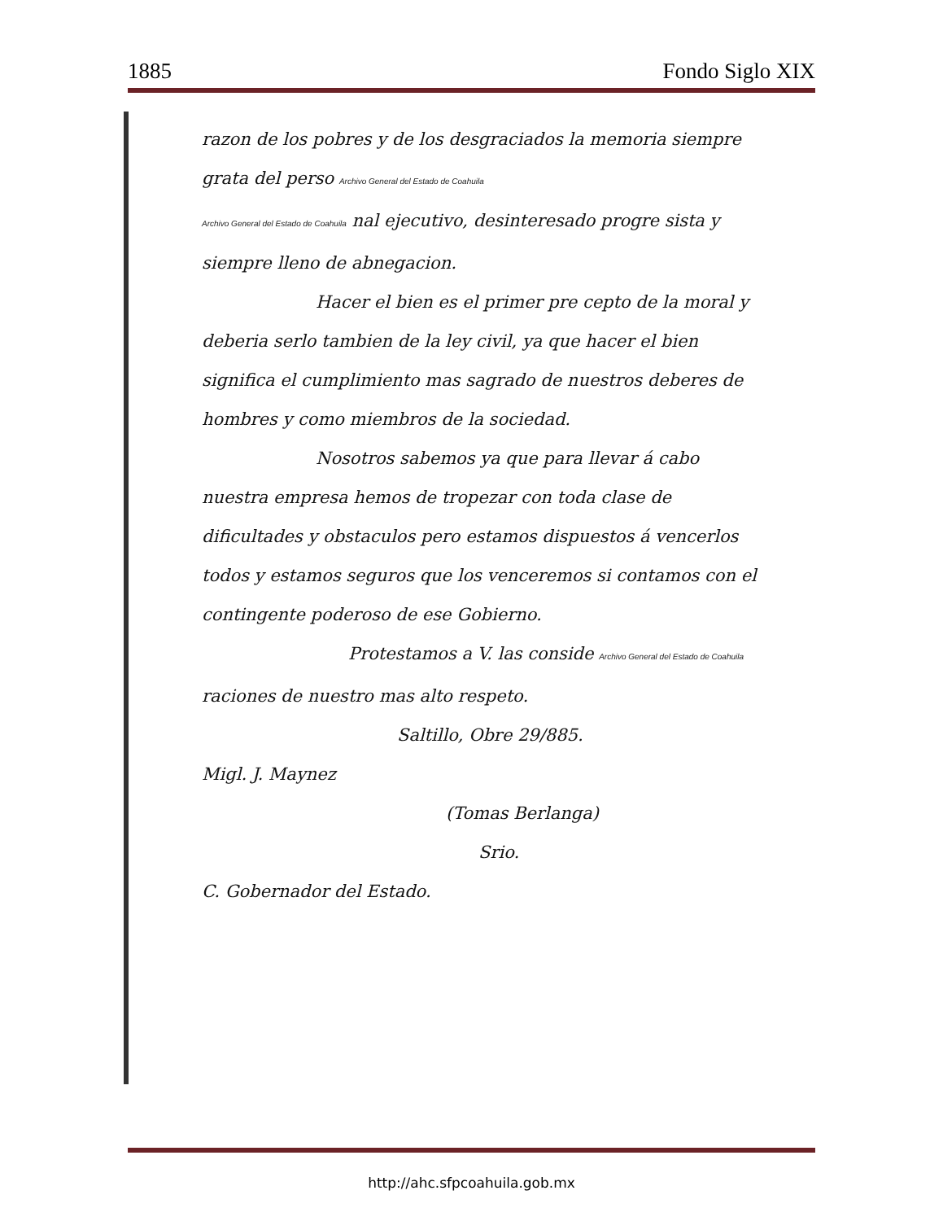1885 Fondo Siglo XIX
razon de los pobres y de los desgraciados la memoria siempre grata del perso Archivo General del Estado de Coahuila
Archivo General del Estado de Coahuila nal ejecutivo, desinteresado progre sista y siempre lleno de abnegacion.
Hacer el bien es el primer pre cepto de la moral y deberia serlo tambien de la ley civil, ya que hacer el bien significa el cumplimiento mas sagrado de nuestros deberes de hombres y como miembros de la sociedad.
Nosotros sabemos ya que para llevar á cabo nuestra empresa hemos de tropezar con toda clase de dificultades y obstaculos pero estamos dispuestos á vencerlos todos y estamos seguros que los venceremos si contamos con el contingente poderoso de ese Gobierno.
Protestamos a V. las conside Archivo General del Estado de Coahuila raciones de nuestro mas alto respeto.
Saltillo, Obre 29/885.
Migl. J. Maynez
(Tomas Berlanga)
Srio.
C. Gobernador del Estado.
http://ahc.sfpcoahuila.gob.mx